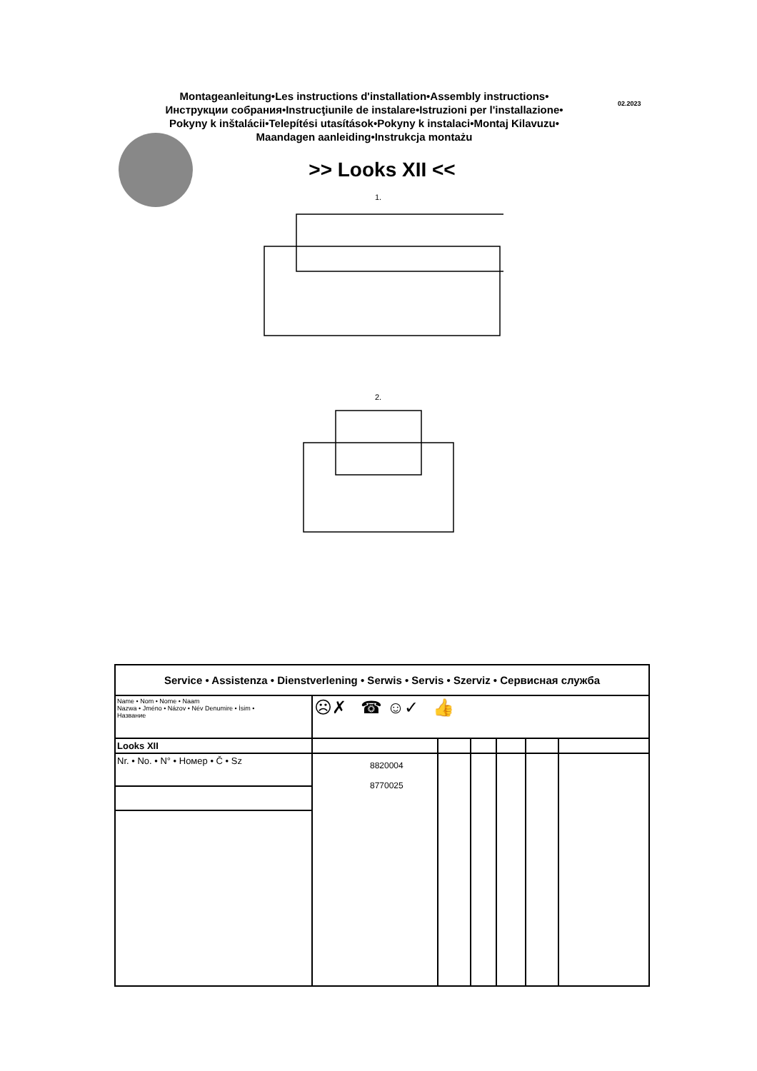Montageanleitung•Les instructions d'installation•Assembly instructions•
Инструкции собрания•Instrucţiunile de instalare•Istruzioni per l'installazione•
Pokyny k inštalácii•Telepítési utasítások•Pokyny k instalaci•Montaj Kilavuzu•
Maandagen aanleiding•Instrukcja montażu
02.2023
>> Looks XII <<
1.
2.
| Service • Assistenza • Dienstverlening • Serwis • Servis • Szerviz • Сервисная служба | | | | | | |
| Name • Nom • Nome • Naam Nazwa • Jméno • Názov • Név Denumire • İsim • Название | ☹✗ ☎ ☺✓ 👍 | | | | | |
| Looks XII | | | | | | |
| Nr. • No. • N° • Номер • Č • Sz | 8820004 8770025 | | | | | |